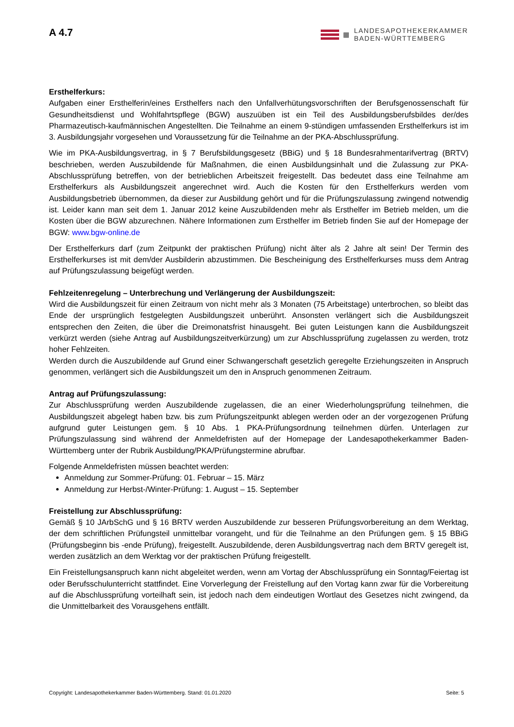A 4.7
▦
LANDESAPOTHEKERKAMMER
BADEN-WÜRTTEMBERG
Ersthelferkurs:
Aufgaben einer Ersthelferin/eines Ersthelfers nach den Unfallverhütungsvorschriften der Berufsgenossen­schaft für Gesundheitsdienst und Wohlfahrtspflege (BGW) auszuüben ist ein Teil des Ausbildungsberufsbildes der/des Pharmazeutisch-kaufmännischen Angestellten. Die Teilnahme an einem 9-stündigen umfassenden Ersthelferkurs ist im 3. Ausbildungsjahr vorgesehen und Voraussetzung für die Teilnahme an der PKA-Abschlussprüfung.
Wie im PKA-Ausbildungsvertrag, in § 7 Berufsbildungsgesetz (BBiG) und § 18 Bundesrahmentarifvertrag (BRTV) beschrieben, werden Auszubildende für Maßnahmen, die einen Ausbildungsinhalt und die Zulassung zur PKA-Abschlussprüfung betreffen, von der betrieblichen Arbeitszeit freigestellt. Das bedeutet dass eine Teilnahme am Ersthelferkurs als Ausbildungszeit angerechnet wird. Auch die Kosten für den Ersthelferkurs werden vom Ausbildungsbetrieb übernommen, da dieser zur Ausbildung gehört und für die Prüfungszulassung zwingend notwendig ist. Leider kann man seit dem 1. Januar 2012 keine Auszubildenden mehr als Ersthelfer im Betrieb melden, um die Kosten über die BGW abzurechnen. Nähere Informationen zum Ersthelfer im Betrieb finden Sie auf der Homepage der BGW: www.bgw-online.de
Der Ersthelferkurs darf (zum Zeitpunkt der praktischen Prüfung) nicht älter als 2 Jahre alt sein! Der Termin des Ersthelferkurses ist mit dem/der Ausbilderin abzustimmen. Die Bescheinigung des Ersthelferkurses muss dem Antrag auf Prüfungszulassung beigefügt werden.
Fehlzeitenregelung – Unterbrechung und Verlängerung der Ausbildungszeit:
Wird die Ausbildungszeit für einen Zeitraum von nicht mehr als 3 Monaten (75 Arbeitstage) unterbrochen, so bleibt das Ende der ursprünglich festgelegten Ausbildungszeit unberührt. Ansonsten verlängert sich die Ausbildungszeit entsprechen den Zeiten, die über die Dreimonatsfrist hinausgeht. Bei guten Leistungen kann die Ausbildungszeit verkürzt werden (siehe Antrag auf Ausbildungszeitverkürzung) um zur Abschlussprüfung zugelassen zu werden, trotz hoher Fehlzeiten.
Werden durch die Auszubildende auf Grund einer Schwangerschaft gesetzlich geregelte Erziehungszeiten in Anspruch genommen, verlängert sich die Ausbildungszeit um den in Anspruch genommenen Zeitraum.
Antrag auf Prüfungszulassung:
Zur Abschlussprüfung werden Auszubildende zugelassen, die an einer Wiederholungsprüfung teilnehmen, die Ausbildungszeit abgelegt haben bzw. bis zum Prüfungszeitpunkt ablegen werden oder an der vorgezogenen Prüfung aufgrund guter Leistungen gem. § 10 Abs. 1 PKA-Prüfungsordnung teilnehmen dürfen. Unterlagen zur Prüfungszulassung sind während der Anmeldefristen auf der Homepage der Landesapothekerkammer Baden-Württemberg unter der Rubrik Ausbildung/PKA/Prüfungstermine abrufbar.
Folgende Anmeldefristen müssen beachtet werden:
Anmeldung zur Sommer-Prüfung: 01. Februar – 15. März
Anmeldung zur Herbst-/Winter-Prüfung: 1. August – 15. September
Freistellung zur Abschlussprüfung:
Gemäß § 10 JArbSchG und § 16 BRTV werden Auszubildende zur besseren Prüfungsvorbereitung an dem Werktag, der dem schriftlichen Prüfungsteil unmittelbar vorangeht, und für die Teilnahme an den Prüfungen gem. § 15 BBiG (Prüfungsbeginn bis -ende Prüfung), freigestellt. Auszubildende, deren Ausbildungsvertrag nach dem BRTV geregelt ist, werden zusätzlich an dem Werktag vor der praktischen Prüfung freigestellt.
Ein Freistellungsanspruch kann nicht abgeleitet werden, wenn am Vortag der Abschlussprüfung ein Sonntag/Feiertag ist oder Berufsschulunterricht stattfindet. Eine Vorverlegung der Freistellung auf den Vortag kann zwar für die Vorbereitung auf die Abschlussprüfung vorteilhaft sein, ist jedoch nach dem eindeutigen Wortlaut des Gesetzes nicht zwingend, da die Unmittelbarkeit des Vorausgehens entfällt.
Copyright: Landesapothekerkammer Baden-Württemberg. Stand: 01.01.2020 Seite: 5